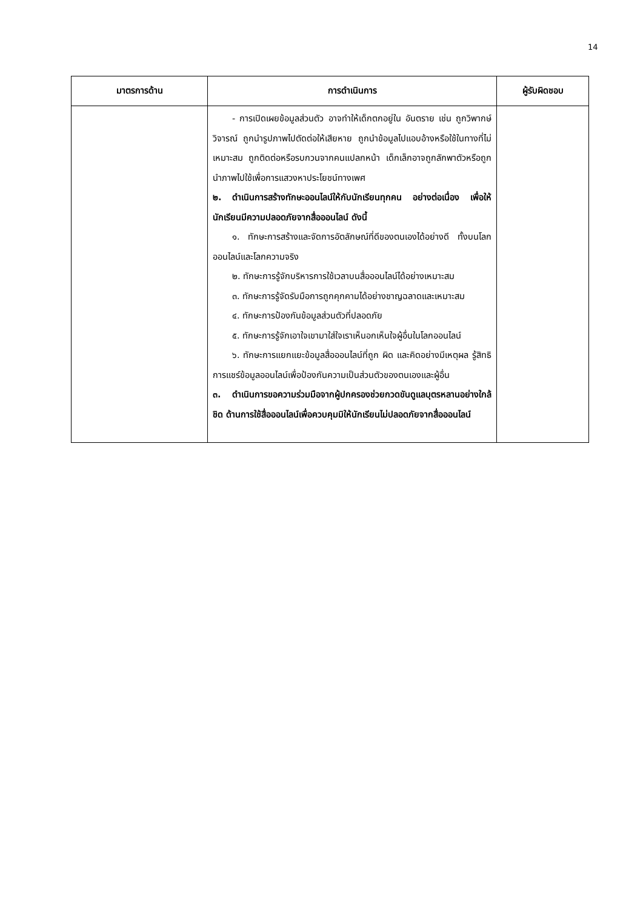14
| มาตรการด้าน | การดำเนินการ | ผู้รับผิดชอบ |
| --- | --- | --- |
| | - การเปิดเผยข้อมูลส่วนตัว อาจทำให้เด็กตกอยู่ใน อันตราย เช่น ถูกวิพากษ์วิจารณ์ ถูกนำรูปภาพไปตัดต่อให้เสียหาย ถูกนำข้อมูลไปแอบอ้างหรือใช้ในทางที่ไม่เหมาะสม ถูกติดต่อหรือรบกวนจากคนแปลกหน้า เด็กเล็กอาจถูกลักพาตัวหรือถูกนำภาพไปใช้เพื่อการแสวงหาประโยชน์ทางเพศ ๒. ดำเนินการสร้างทักษะออนไลน์ให้กับนักเรียนทุกคน อย่างต่อเนื่อง เพื่อให้นักเรียนมีความปลอดภัยจากสื่อออนไลน์ ดังนี้ ๑. ทักษะการสร้างและจัดการอัตลักษณ์ที่ดีของตนเองได้อย่างดี ทั้งบนโลกออนไลน์และโลกความจริง ๒. ทักษะการรู้จักบริหารการใช้เวลาบนสื่อออนไลน์ได้อย่างเหมาะสม ๓. ทักษะการรู้จัดรับมือการถูกคุกคามได้อย่างชาญฉลาดและเหมาะสม ๔. ทักษะการป้องกันข้อมูลส่วนตัวที่ปลอดภัย ๕. ทักษะการรู้จักเอาใจเขามาใส่ใจเราเห็นอกเห็นใจผู้อื่นในโลกออนไลน์ ๖. ทักษะการแยกแยะข้อมูลสื่อออนไลน์ที่ถูก ผิด และคิดอย่างมีเหตุผล รู้สิทธิการแชร์ข้อมูลออนไลน์เพื่อป้องกันความเป็นส่วนตัวของตนเองและผู้อื่น ๓. ดำเนินการขอความร่วมมือจากผู้ปกครองช่วยกวดขันดูแลบุตรหลานอย่างใกล้ชิด ด้านการใช้สื่อออนไลน์เพื่อควบคุมมิให้นักเรียนไม่ปลอดภัยจากสื่อออนไลน์ | |